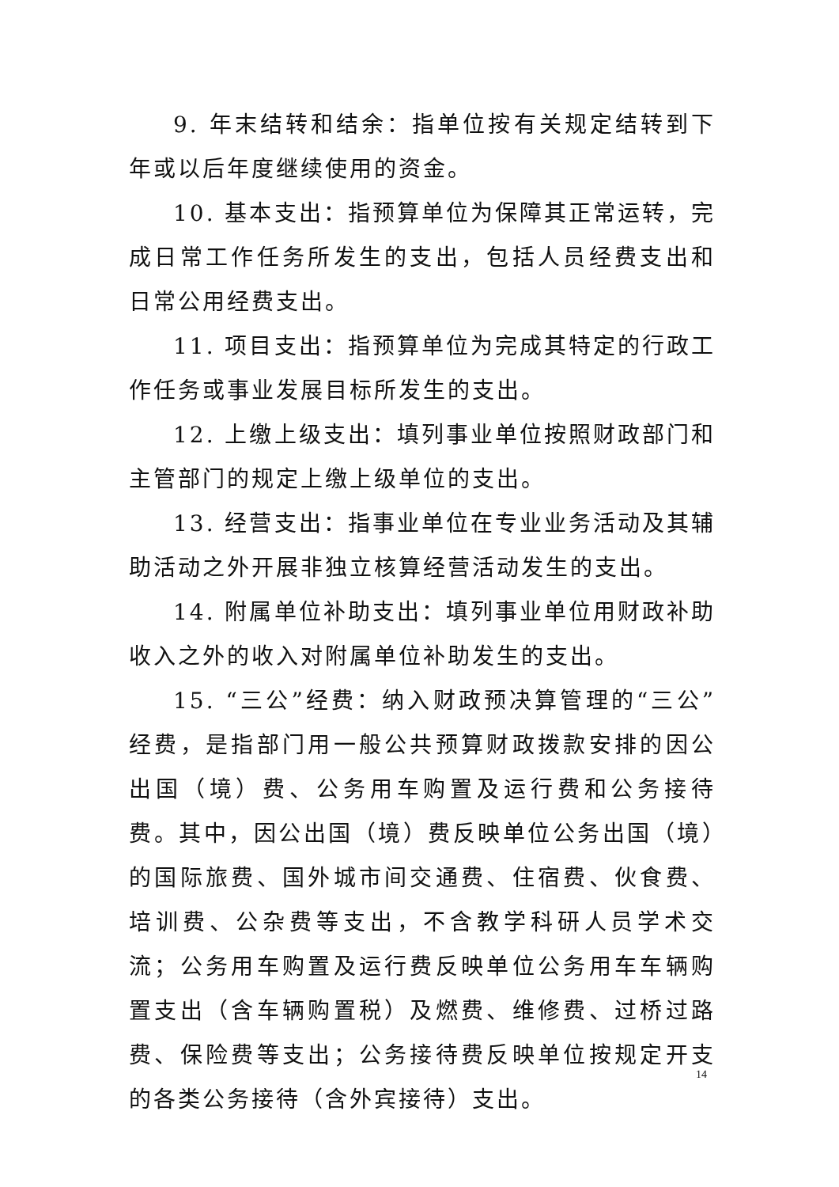9. 年末结转和结余：指单位按有关规定结转到下年或以后年度继续使用的资金。
10. 基本支出：指预算单位为保障其正常运转，完成日常工作任务所发生的支出，包括人员经费支出和日常公用经费支出。
11. 项目支出：指预算单位为完成其特定的行政工作任务或事业发展目标所发生的支出。
12. 上缴上级支出：填列事业单位按照财政部门和主管部门的规定上缴上级单位的支出。
13. 经营支出：指事业单位在专业业务活动及其辅助活动之外开展非独立核算经营活动发生的支出。
14. 附属单位补助支出：填列事业单位用财政补助收入之外的收入对附属单位补助发生的支出。
15. “三公”经费：纳入财政预决算管理的“三公”经费，是指部门用一般公共预算财政拨款安排的因公出国（境）费、公务用车购置及运行费和公务接待费。其中，因公出国（境）费反映单位公务出国（境）的国际旅费、国外城市间交通费、住宿费、伙食费、培训费、公杂费等支出，不含教学科研人员学术交流；公务用车购置及运行费反映单位公务用车车辆购置支出（含车辆购置税）及燃费、维修费、过桥过路费、保险费等支出；公务接待费反映单位按规定开支的各类公务接待（含外宾接待）支出。
14